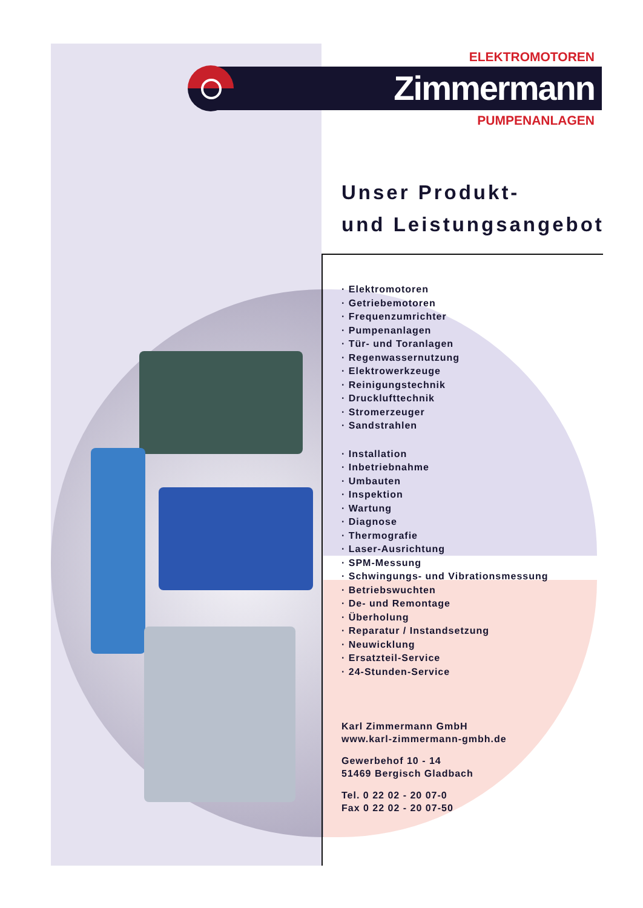ELEKTROMOTOREN
Zimmermann
PUMPENANLAGEN
Unser Produkt-
und Leistungsangebot
· Elektromotoren
· Getriebemotoren
· Frequenzumrichter
· Pumpenanlagen
· Tür- und Toranlagen
· Regenwassernutzung
· Elektrowerkzeuge
· Reinigungstechnik
· Drucklufttechnik
· Stromerzeuger
· Sandstrahlen
· Installation
· Inbetriebnahme
· Umbauten
· Inspektion
· Wartung
· Diagnose
· Thermografie
· Laser-Ausrichtung
· SPM-Messung
· Schwingungs- und Vibrationsmessung
· Betriebswuchten
· De- und Remontage
· Überholung
· Reparatur / Instandsetzung
· Neuwicklung
· Ersatzteil-Service
· 24-Stunden-Service
Karl Zimmermann GmbH
www.karl-zimmermann-gmbh.de
Gewerbehof 10 - 14
51469 Bergisch Gladbach
Tel. 0 22 02 - 20 07-0
Fax 0 22 02 - 20 07-50